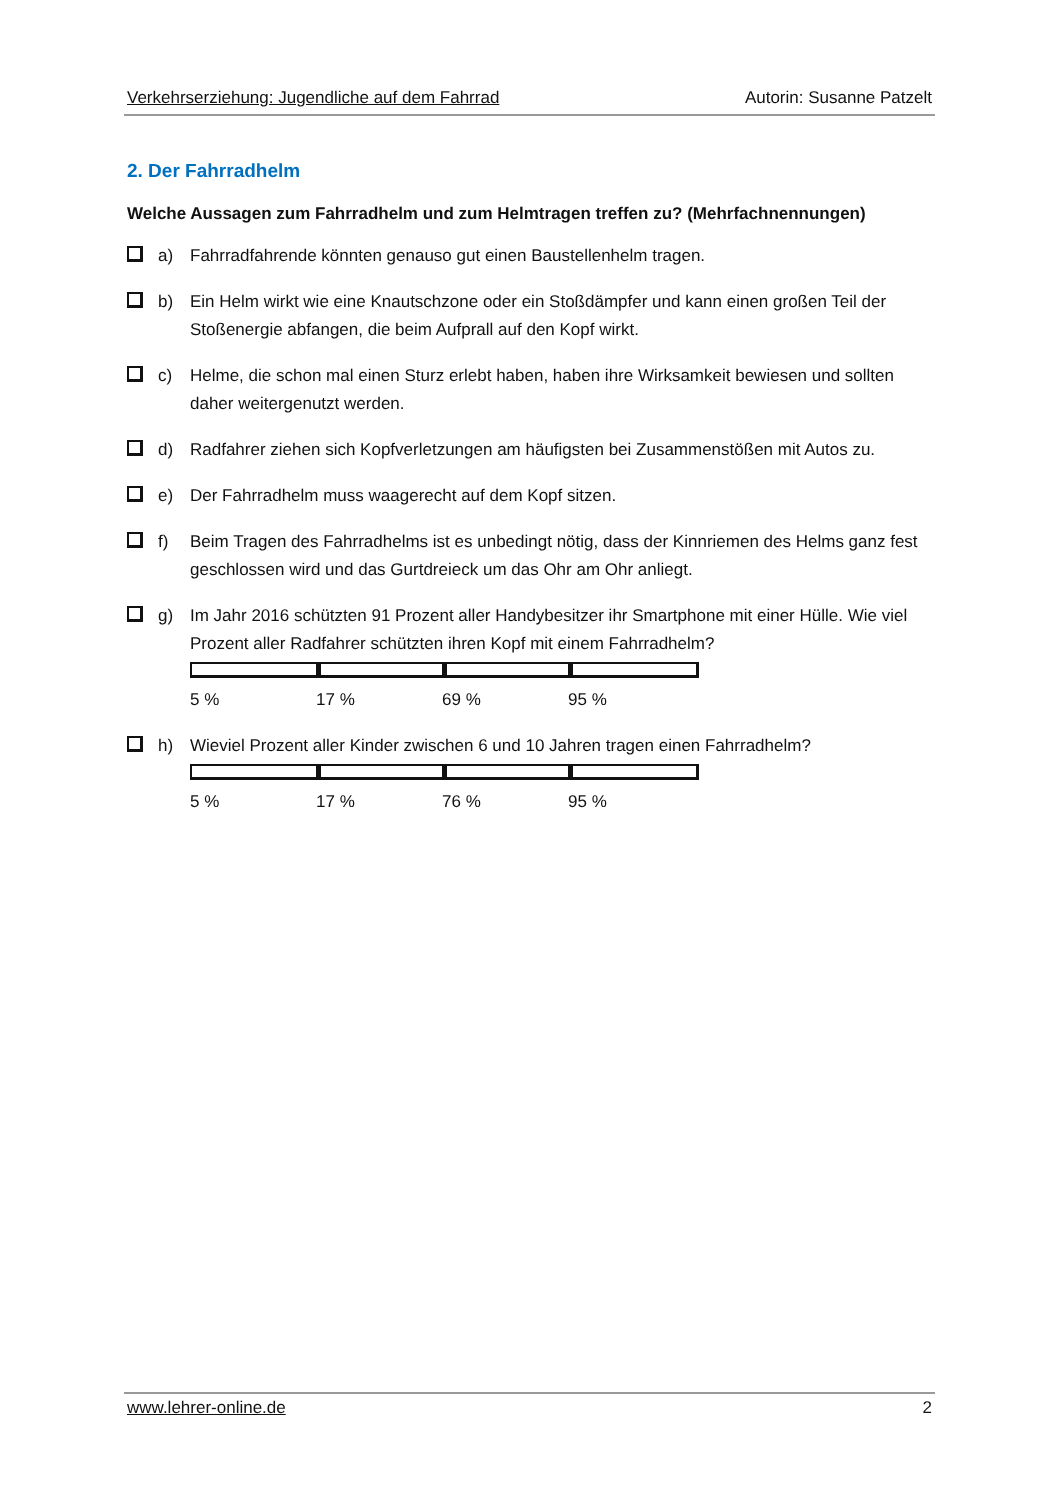Verkehrserziehung: Jugendliche auf dem Fahrrad Autorin: Susanne Patzelt
2. Der Fahrradhelm
Welche Aussagen zum Fahrradhelm und zum Helmtragen treffen zu? (Mehrfachnennungen)
a) Fahrradfahrende könnten genauso gut einen Baustellenhelm tragen.
b) Ein Helm wirkt wie eine Knautschzone oder ein Stoßdämpfer und kann einen großen Teil der Stoßenergie abfangen, die beim Aufprall auf den Kopf wirkt.
c) Helme, die schon mal einen Sturz erlebt haben, haben ihre Wirksamkeit bewiesen und sollten daher weitergenutzt werden.
d) Radfahrer ziehen sich Kopfverletzungen am häufigsten bei Zusammenstößen mit Autos zu.
e) Der Fahrradhelm muss waagerecht auf dem Kopf sitzen.
f) Beim Tragen des Fahrradhelms ist es unbedingt nötig, dass der Kinnriemen des Helms ganz fest geschlossen wird und das Gurtdreieck um das Ohr am Ohr anliegt.
g) Im Jahr 2016 schützten 91 Prozent aller Handybesitzer ihr Smartphone mit einer Hülle. Wie viel Prozent aller Radfahrer schützten ihren Kopf mit einem Fahrradhelm?
5 % 17 % 69 % 95 %
h) Wieviel Prozent aller Kinder zwischen 6 und 10 Jahren tragen einen Fahrradhelm?
5 % 17 % 76 % 95 %
www.lehrer-online.de 2